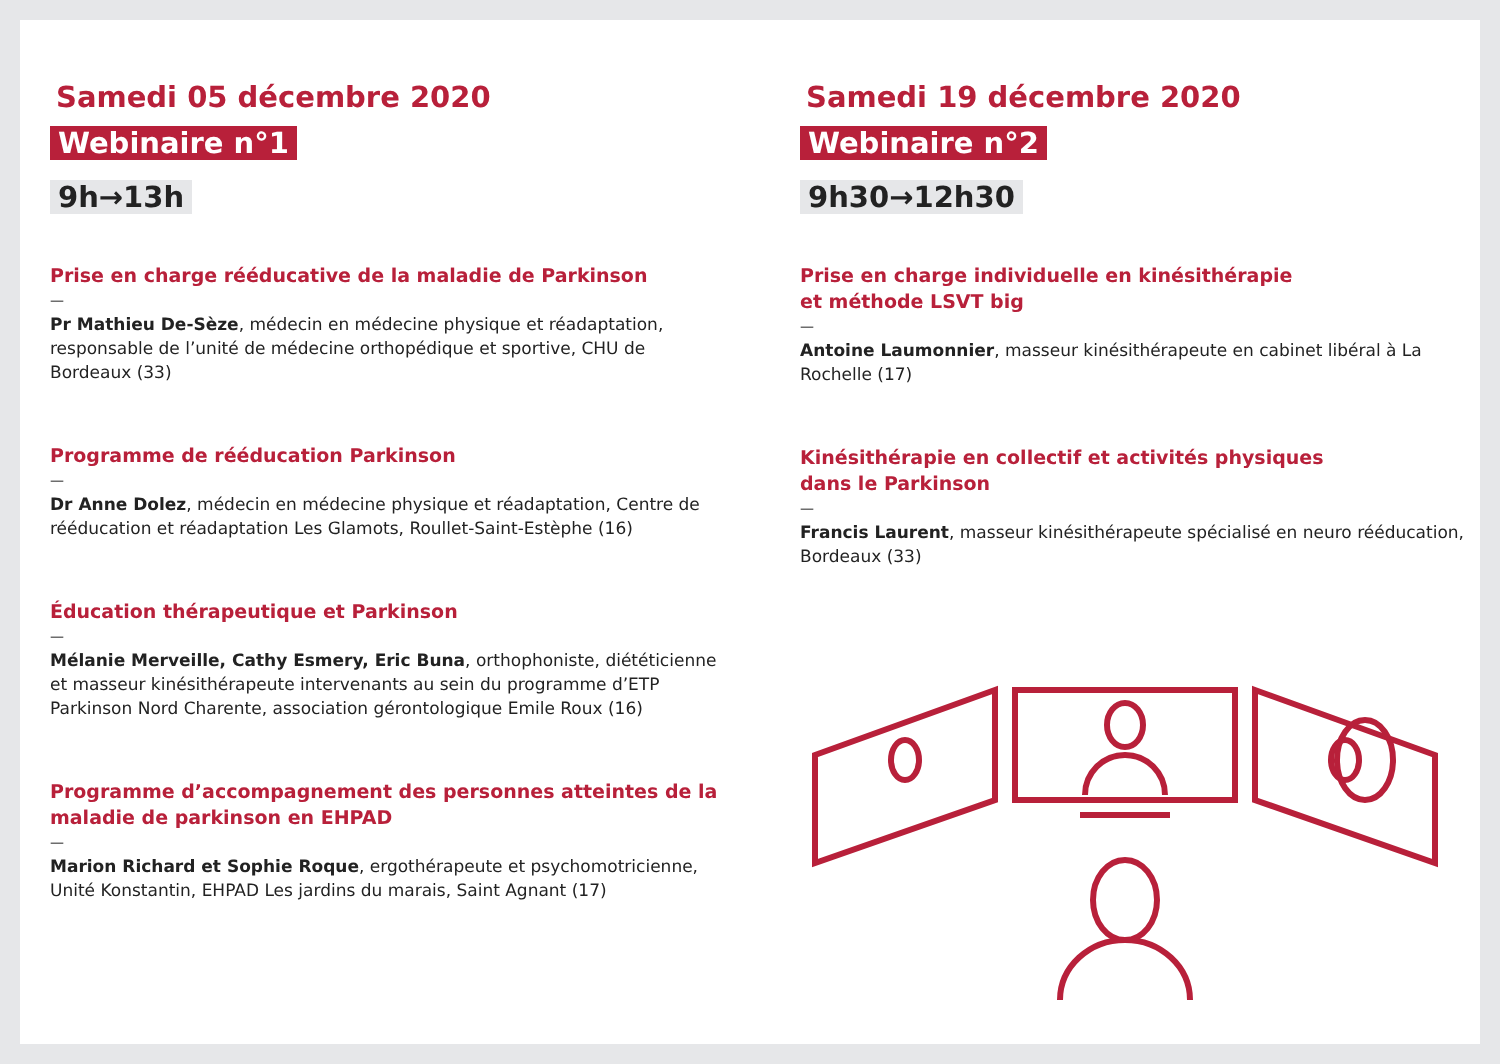Samedi 05 décembre 2020
Webinaire n°1
9h→13h
Prise en charge rééducative de la maladie de Parkinson
—
Pr Mathieu De-Sèze, médecin en médecine physique et réadaptation, responsable de l’unité de médecine orthopédique et sportive, CHU de Bordeaux (33)
Programme de rééducation Parkinson
—
Dr Anne Dolez, médecin en médecine physique et réadaptation, Centre de rééducation et réadaptation Les Glamots, Roullet-Saint-Estèphe (16)
Éducation thérapeutique et Parkinson
—
Mélanie Merveille, Cathy Esmery, Eric Buna, orthophoniste, diététicienne et masseur kinésithérapeute intervenants au sein du programme d’ETP Parkinson Nord Charente, association gérontologique Emile Roux (16)
Programme d’accompagnement des personnes atteintes de la maladie de parkinson en EHPAD
—
Marion Richard et Sophie Roque, ergothérapeute et psychomotricienne, Unité Konstantin, EHPAD Les jardins du marais, Saint Agnant (17)
Samedi 19 décembre 2020
Webinaire n°2
9h30→12h30
Prise en charge individuelle en kinésithérapie
et méthode LSVT big
—
Antoine Laumonnier, masseur kinésithérapeute en cabinet libéral à La Rochelle (17)
Kinésithérapie en collectif et activités physiques
dans le Parkinson
—
Francis Laurent, masseur kinésithérapeute spécialisé en neuro rééducation, Bordeaux (33)